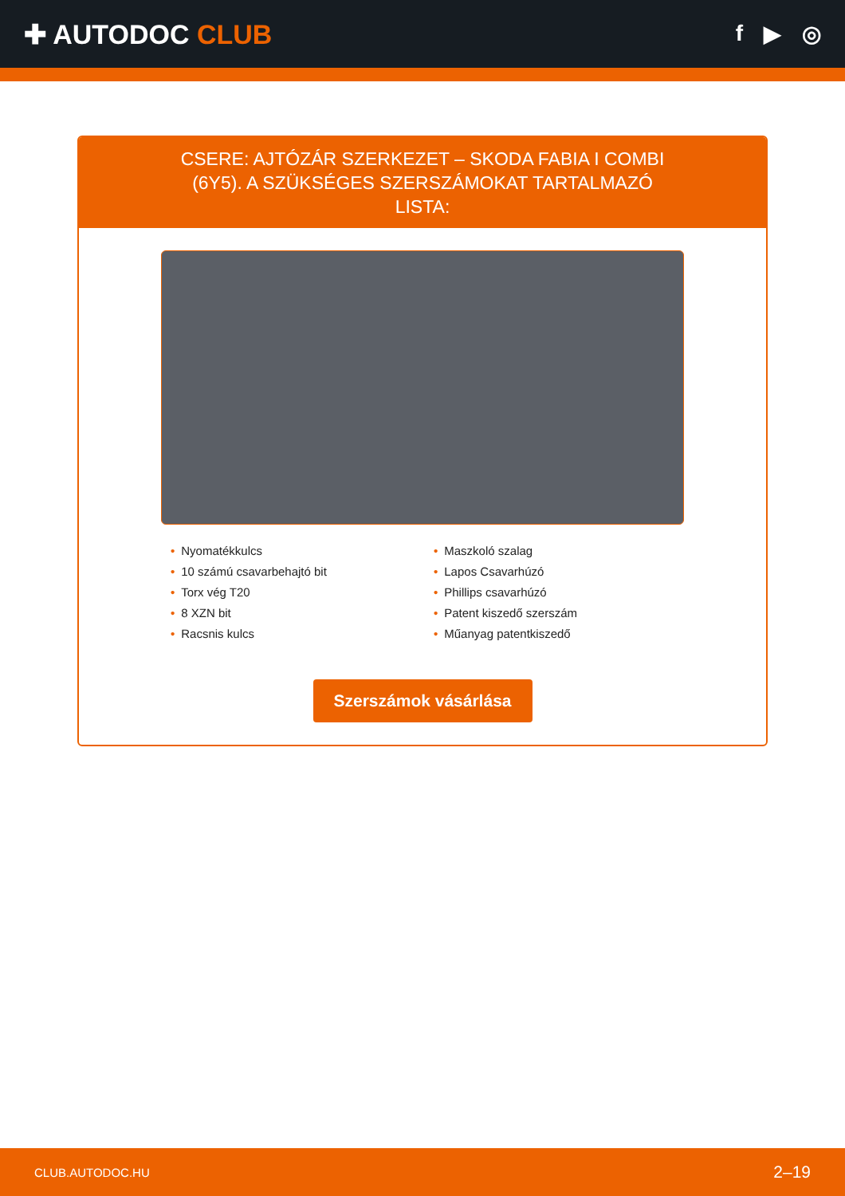✚ AUTODOC CLUB
f ▶ ◎
CSERE: AJTÓZÁR SZERKEZET – SKODA FABIA I COMBI (6Y5). A SZÜKSÉGES SZERSZÁMOKAT TARTALMAZÓ LISTA:
• Nyomatékkulcs
• 10 számú csavarbehajtó bit
• Torx vég T20
• 8 XZN bit
• Racsnis kulcs
• Maszkoló szalag
• Lapos Csavarhúzó
• Phillips csavarhúzó
• Patent kiszedő szerszám
• Műanyag patentkiszedő
Szerszámok vásárlása
CLUB.AUTODOC.HU 2–19